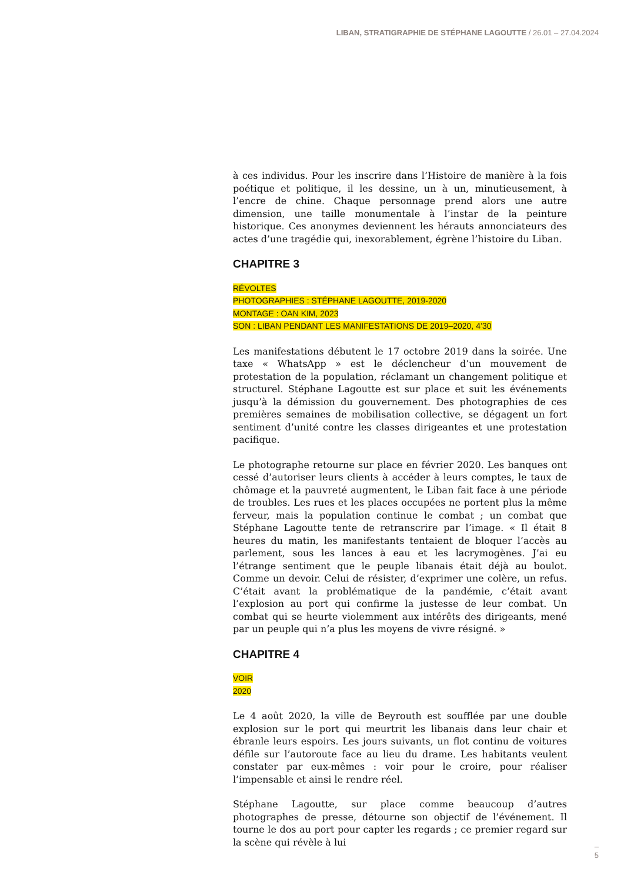LIBAN, STRATIGRAPHIE DE STÉPHANE LAGOUTTE / 26.01 – 27.04.2024
à ces individus. Pour les inscrire dans l’Histoire de manière à la fois poétique et politique, il les dessine, un à un, minutieusement, à l’encre de chine. Chaque personnage prend alors une autre dimension, une taille monumentale à l’instar de la peinture historique. Ces anonymes deviennent les hérauts annonciateurs des actes d’une tragédie qui, inexorablement, égrène l’histoire du Liban.
CHAPITRE 3
RÉVOLTES
PHOTOGRAPHIES : STÉPHANE LAGOUTTE, 2019-2020
MONTAGE : OAN KIM, 2023
SON : LIBAN PENDANT LES MANIFESTATIONS DE 2019–2020, 4’30
Les manifestations débutent le 17 octobre 2019 dans la soirée. Une taxe « WhatsApp » est le déclencheur d’un mouvement de protestation de la population, réclamant un changement politique et structurel. Stéphane Lagoutte est sur place et suit les événements jusqu’à la démission du gouvernement. Des photographies de ces premières semaines de mobilisation collective, se dégagent un fort sentiment d’unité contre les classes dirigeantes et une protestation pacifique.
Le photographe retourne sur place en février 2020. Les banques ont cessé d’autoriser leurs clients à accéder à leurs comptes, le taux de chômage et la pauvreté augmentent, le Liban fait face à une période de troubles. Les rues et les places occupées ne portent plus la même ferveur, mais la population continue le combat ; un combat que Stéphane Lagoutte tente de retranscrire par l’image. « Il était 8 heures du matin, les manifestants tentaient de bloquer l’accès au parlement, sous les lances à eau et les lacrymogènes. J’ai eu l’étrange sentiment que le peuple libanais était déjà au boulot. Comme un devoir. Celui de résister, d’exprimer une colère, un refus. C’était avant la problématique de la pandémie, c’était avant l’explosion au port qui confirme la justesse de leur combat. Un combat qui se heurte violemment aux intérêts des dirigeants, mené par un peuple qui n’a plus les moyens de vivre résigné. »
CHAPITRE 4
VOIR
2020
Le 4 août 2020, la ville de Beyrouth est soufflée par une double explosion sur le port qui meurtrit les libanais dans leur chair et ébranle leurs espoirs. Les jours suivants, un flot continu de voitures défile sur l’autoroute face au lieu du drame. Les habitants veulent constater par eux-mêmes : voir pour le croire, pour réaliser l’impensable et ainsi le rendre réel.
Stéphane Lagoutte, sur place comme beaucoup d’autres photographes de presse, détourne son objectif de l’événement. Il tourne le dos au port pour capter les regards ; ce premier regard sur la scène qui révèle à lui
–
5